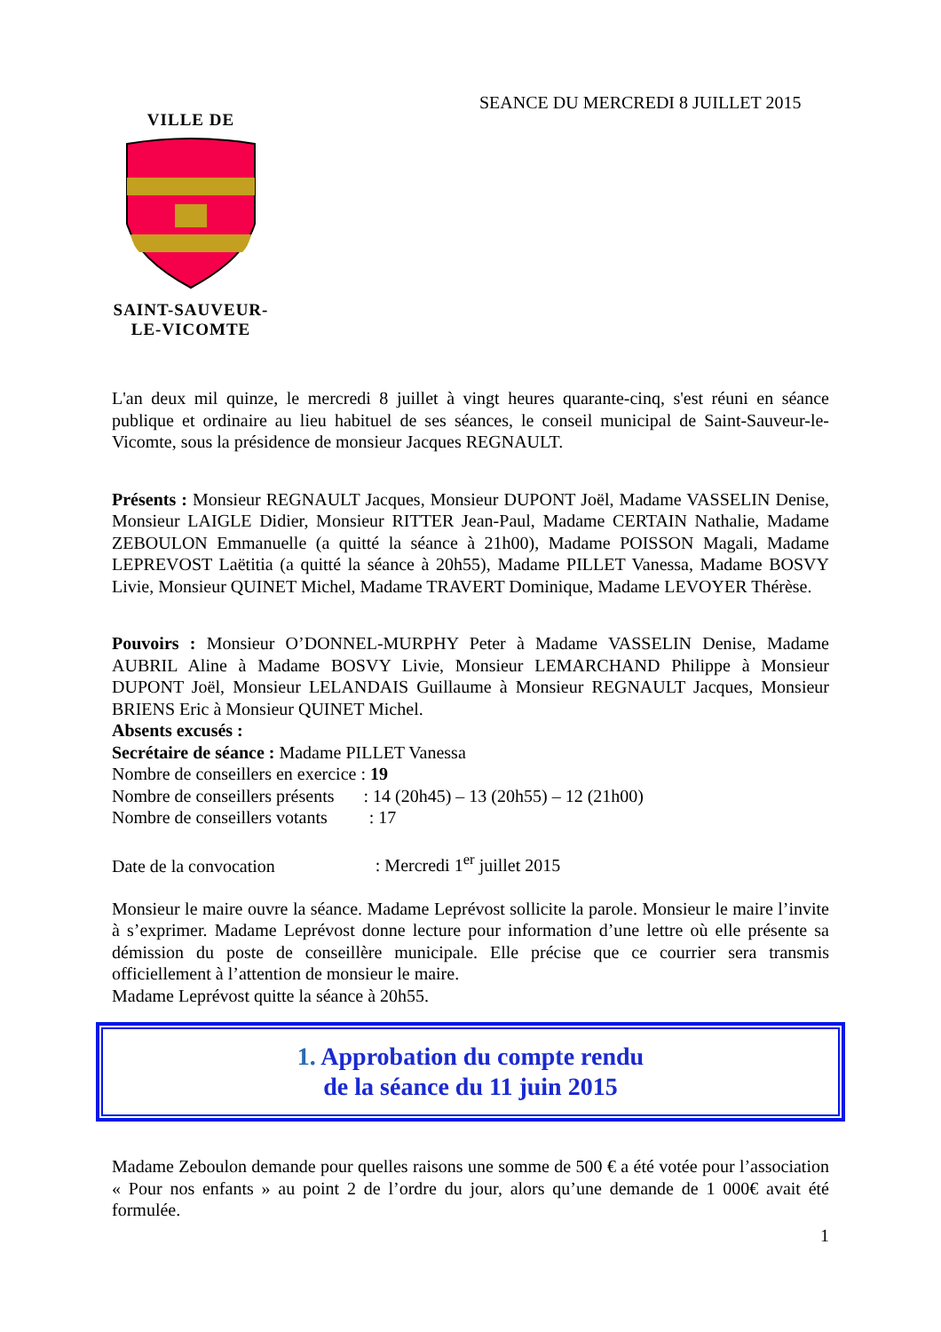SEANCE DU MERCREDI 8 JUILLET 2015
VILLE DE SAINT-SAUVEUR-
LE-VICOMTE
L'an deux mil quinze, le mercredi 8 juillet à vingt heures quarante-cinq, s'est réuni en séance publique et ordinaire au lieu habituel de ses séances, le conseil municipal de Saint-Sauveur-le-Vicomte, sous la présidence de monsieur Jacques REGNAULT.
Présents : Monsieur REGNAULT Jacques, Monsieur DUPONT Joël, Madame VASSELIN Denise, Monsieur LAIGLE Didier, Monsieur RITTER Jean-Paul, Madame CERTAIN Nathalie, Madame ZEBOULON Emmanuelle (a quitté la séance à 21h00), Madame POISSON Magali, Madame LEPREVOST Laëtitia (a quitté la séance à 20h55), Madame PILLET Vanessa, Madame BOSVY Livie, Monsieur QUINET Michel, Madame TRAVERT Dominique, Madame LEVOYER Thérèse.
Pouvoirs : Monsieur O’DONNEL-MURPHY Peter à Madame VASSELIN Denise, Madame AUBRIL Aline à Madame BOSVY Livie, Monsieur LEMARCHAND Philippe à Monsieur DUPONT Joël, Monsieur LELANDAIS Guillaume à Monsieur REGNAULT Jacques, Monsieur BRIENS Eric à Monsieur QUINET Michel.
Absents excusés :
Secrétaire de séance : Madame PILLET Vanessa
Nombre de conseillers en exercice : 19
Nombre de conseillers présents : 14 (20h45) – 13 (20h55) – 12 (21h00)
Nombre de conseillers votants : 17
Date de la convocation : Mercredi 1<sup>er</sup> juillet 2015
Monsieur le maire ouvre la séance. Madame Leprévost sollicite la parole. Monsieur le maire l’invite à s’exprimer. Madame Leprévost donne lecture pour information d’une lettre où elle présente sa démission du poste de conseillère municipale. Elle précise que ce courrier sera transmis officiellement à l’attention de monsieur le maire.
Madame Leprévost quitte la séance à 20h55.
1. Approbation du compte rendu
de la séance du 11 juin 2015
Madame Zeboulon demande pour quelles raisons une somme de 500 € a été votée pour l’association « Pour nos enfants » au point 2 de l’ordre du jour, alors qu’une demande de 1 000€ avait été formulée.
1